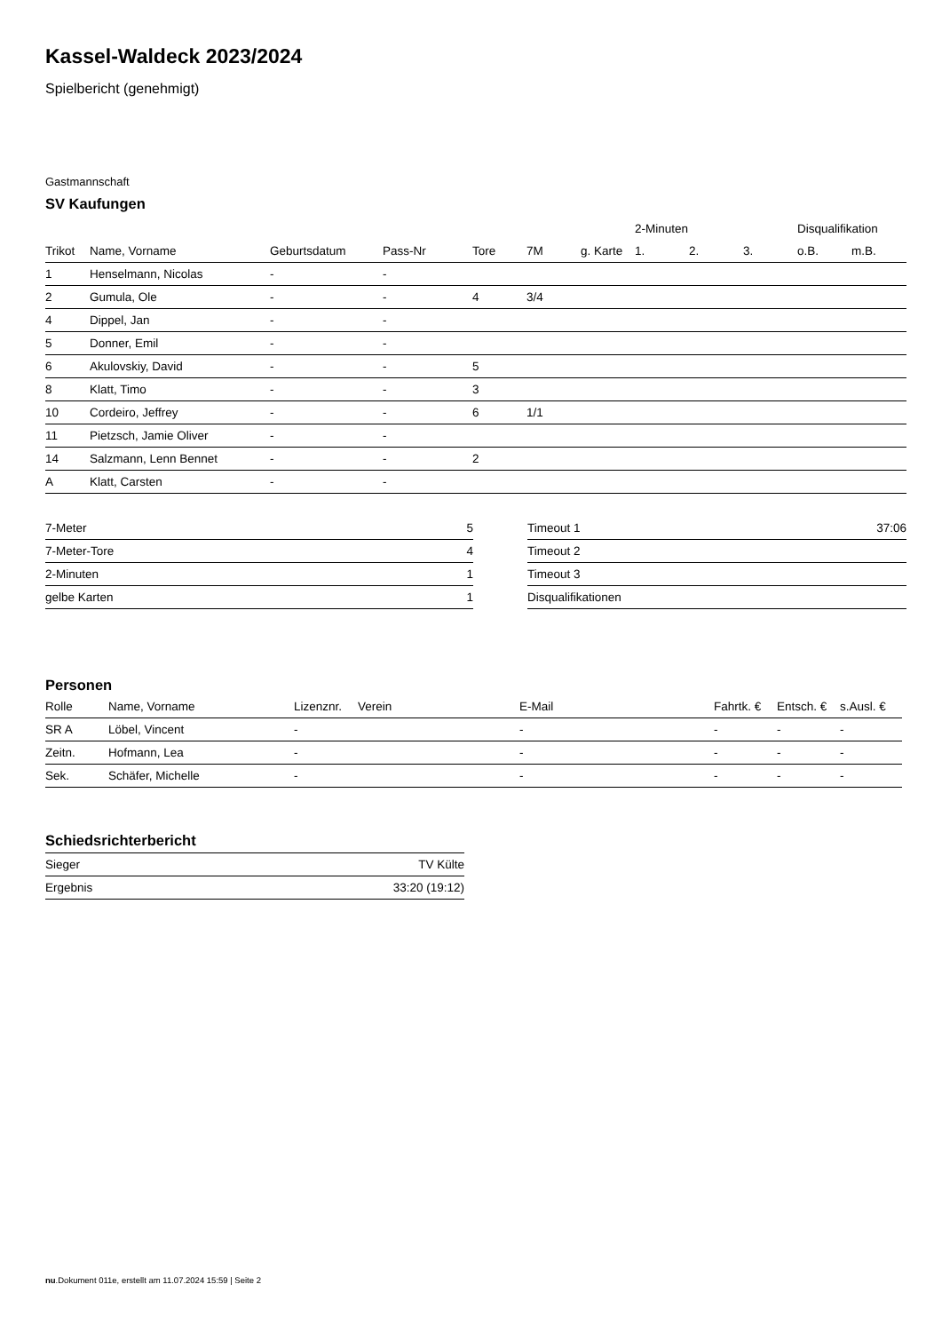Kassel-Waldeck 2023/2024
Spielbericht (genehmigt)
Gastmannschaft
SV Kaufungen
| | | | | | | | 2-Minuten | | | Disqualifikation | |
| --- | --- | --- | --- | --- | --- | --- | --- | --- | --- | --- | --- |
| Trikot | Name, Vorname | Geburtsdatum | Pass-Nr | Tore | 7M | g. Karte | 1. | 2. | 3. | o.B. | m.B. |
| 1 | Henselmann, Nicolas | - | - | | | | | | | | |
| 2 | Gumula, Ole | - | - | 4 | 3/4 | | | | | | |
| 4 | Dippel, Jan | - | - | | | | | | | | |
| 5 | Donner, Emil | - | - | | | | | | | | |
| 6 | Akulovskiy, David | - | - | 5 | | | | | | | |
| 8 | Klatt, Timo | - | - | 3 | | | | | | | |
| 10 | Cordeiro, Jeffrey | - | - | 6 | 1/1 | | | | | | |
| 11 | Pietzsch, Jamie Oliver | - | - | | | | | | | | |
| 14 | Salzmann, Lenn Bennet | - | - | 2 | | | | | | | |
| A | Klatt, Carsten | - | - | | | | | | | | |
| 7-Meter | 5 |
| 7-Meter-Tore | 4 |
| 2-Minuten | 1 |
| gelbe Karten | 1 |
| Timeout 1 | 37:06 |
| Timeout 2 | |
| Timeout 3 | |
| Disqualifikationen | |
Personen
| Rolle | Name, Vorname | Lizenznr. | Verein | E-Mail | Fahrtk. € | Entsch. € | s.Ausl. € |
| --- | --- | --- | --- | --- | --- | --- | --- |
| SR A | Löbel, Vincent | - | | - | - | - | - |
| Zeitn. | Hofmann, Lea | - | | - | - | - | - |
| Sek. | Schäfer, Michelle | - | | - | - | - | - |
Schiedsrichterbericht
| Sieger | TV Külte |
| Ergebnis | 33:20 (19:12) |
nu.Dokument 011e, erstellt am 11.07.2024 15:59 | Seite 2